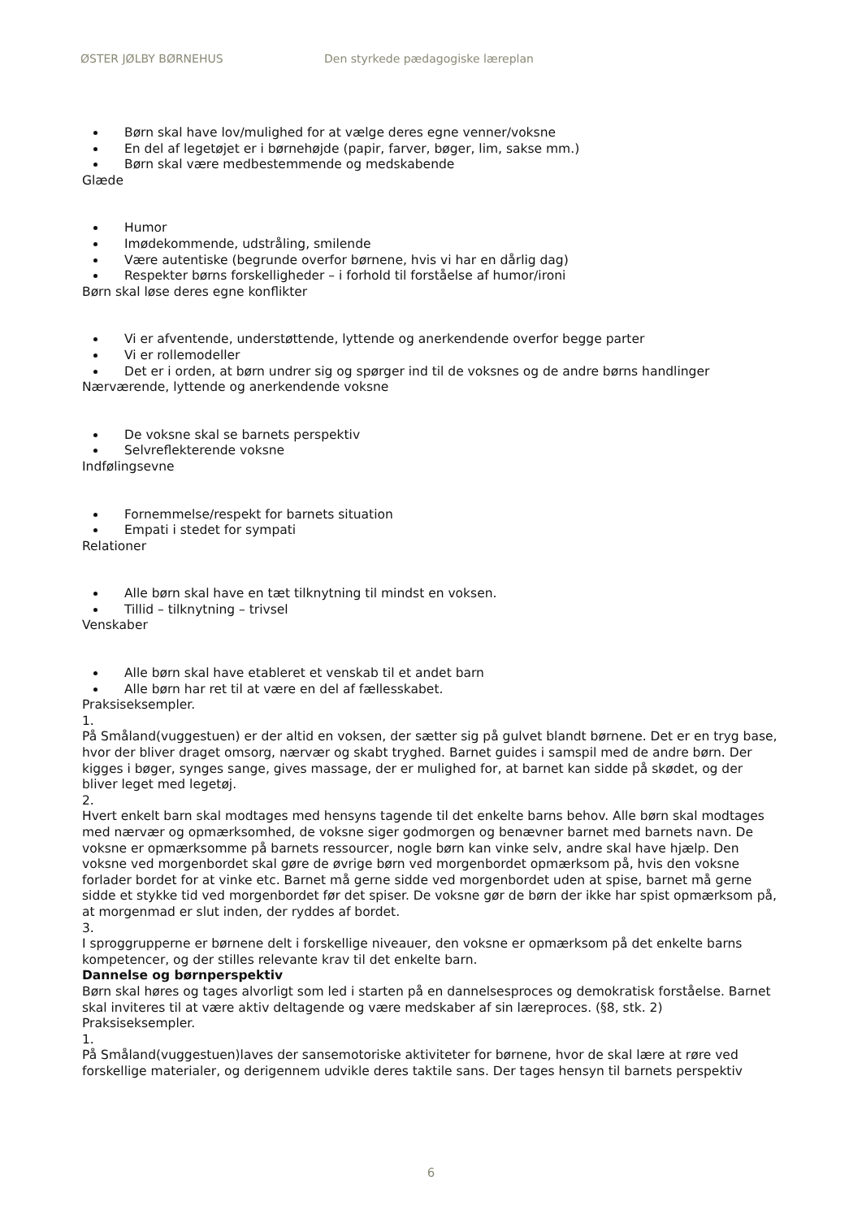ØSTER JØLBY BØRNEHUS Den styrkede pædagogiske læreplan
Børn skal have lov/mulighed for at vælge deres egne venner/voksne
En del af legetøjet er i børnehøjde (papir, farver, bøger, lim, sakse mm.)
Børn skal være medbestemmende og medskabende
Glæde
Humor
Imødekommende, udstråling, smilende
Være autentiske (begrunde overfor børnene, hvis vi har en dårlig dag)
Respekter børns forskelligheder – i forhold til forståelse af humor/ironi
Børn skal løse deres egne konflikter
Vi er afventende, understøttende, lyttende og anerkendende overfor begge parter
Vi er rollemodeller
Det er i orden, at børn undrer sig og spørger ind til de voksnes og de andre børns handlinger
Nærværende, lyttende og anerkendende voksne
De voksne skal se barnets perspektiv
Selvreflekterende voksne
Indfølingsevne
Fornemmelse/respekt for barnets situation
Empati i stedet for sympati
Relationer
Alle børn skal have en tæt tilknytning til mindst en voksen.
Tillid – tilknytning – trivsel
Venskaber
Alle børn skal have etableret et venskab til et andet barn
Alle børn har ret til at være en del af fællesskabet.
Praksiseksempler.
1.
På Småland(vuggestuen) er der altid en voksen, der sætter sig på gulvet blandt børnene. Det er en tryg base, hvor der bliver draget omsorg, nærvær og skabt tryghed. Barnet guides i samspil med de andre børn. Der kigges i bøger, synges sange, gives massage, der er mulighed for, at barnet kan sidde på skødet, og der bliver leget med legetøj.
2.
Hvert enkelt barn skal modtages med hensyns tagende til det enkelte barns behov. Alle børn skal modtages med nærvær og opmærksomhed, de voksne siger godmorgen og benævner barnet med barnets navn. De voksne er opmærksomme på barnets ressourcer, nogle børn kan vinke selv, andre skal have hjælp. Den voksne ved morgenbordet skal gøre de øvrige børn ved morgenbordet opmærksom på, hvis den voksne forlader bordet for at vinke etc. Barnet må gerne sidde ved morgenbordet uden at spise, barnet må gerne sidde et stykke tid ved morgenbordet før det spiser. De voksne gør de børn der ikke har spist opmærksom på, at morgenmad er slut inden, der ryddes af bordet.
3.
I sproggrupperne er børnene delt i forskellige niveauer, den voksne er opmærksom på det enkelte barns kompetencer, og der stilles relevante krav til det enkelte barn.
Dannelse og børnperspektiv
Børn skal høres og tages alvorligt som led i starten på en dannelsesproces og demokratisk forståelse. Barnet skal inviteres til at være aktiv deltagende og være medskaber af sin læreproces. (§8, stk. 2)
Praksiseksempler.
1.
På Småland(vuggestuen)laves der sansemotoriske aktiviteter for børnene, hvor de skal lære at røre ved forskellige materialer, og derigennem udvikle deres taktile sans. Der tages hensyn til barnets perspektiv
6